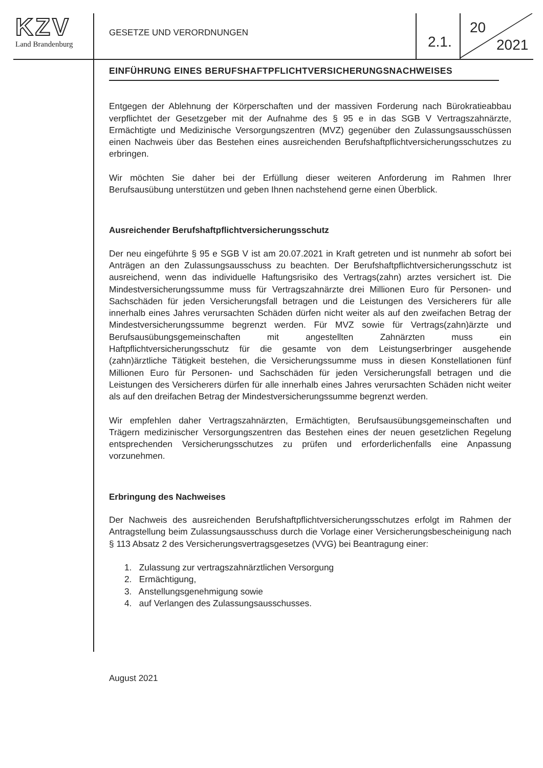KZV
Land Brandenburg
GESETZE UND VERORDNUNGEN
2.1.
20
2021
EINFÜHRUNG EINES BERUFSHAFTPFLICHTVERSICHERUNGSNACHWEISES
Entgegen der Ablehnung der Körperschaften und der massiven Forderung nach Bürokratieabbau verpflichtet der Gesetzgeber mit der Aufnahme des § 95 e in das SGB V Vertragszahnärzte, Ermächtigte und Medizinische Versorgungszentren (MVZ) gegenüber den Zulassungsausschüssen einen Nachweis über das Bestehen eines ausreichenden Berufshaftpflichtversicherungsschutzes zu erbringen.
Wir möchten Sie daher bei der Erfüllung dieser weiteren Anforderung im Rahmen Ihrer Berufsausübung unterstützen und geben Ihnen nachstehend gerne einen Überblick.
Ausreichender Berufshaftpflichtversicherungsschutz
Der neu eingeführte § 95 e SGB V ist am 20.07.2021 in Kraft getreten und ist nunmehr ab sofort bei Anträgen an den Zulassungsausschuss zu beachten. Der Berufshaftpflichtversicherungsschutz ist ausreichend, wenn das individuelle Haftungsrisiko des Vertrags(zahn) arztes versichert ist. Die Mindestversicherungssumme muss für Vertragszahnärzte drei Millionen Euro für Personen- und Sachschäden für jeden Versicherungsfall betragen und die Leistungen des Versicherers für alle innerhalb eines Jahres verursachten Schäden dürfen nicht weiter als auf den zweifachen Betrag der Mindestversicherungssumme begrenzt werden. Für MVZ sowie für Vertrags(zahn)ärzte und Berufsausübungsgemeinschaften mit angestellten Zahnärzten muss ein Haftpflichtversicherungsschutz für die gesamte von dem Leistungserbringer ausgehende (zahn)ärztliche Tätigkeit bestehen, die Versicherungssumme muss in diesen Konstellationen fünf Millionen Euro für Personen- und Sachschäden für jeden Versicherungsfall betragen und die Leistungen des Versicherers dürfen für alle innerhalb eines Jahres verursachten Schäden nicht weiter als auf den dreifachen Betrag der Mindestversicherungssumme begrenzt werden.
Wir empfehlen daher Vertragszahnärzten, Ermächtigten, Berufsausübungsgemeinschaften und Trägern medizinischer Versorgungszentren das Bestehen eines der neuen gesetzlichen Regelung entsprechenden Versicherungsschutzes zu prüfen und erforderlichenfalls eine Anpassung vorzunehmen.
Erbringung des Nachweises
Der Nachweis des ausreichenden Berufshaftpflichtversicherungsschutzes erfolgt im Rahmen der Antragstellung beim Zulassungsausschuss durch die Vorlage einer Versicherungsbescheinigung nach § 113 Absatz 2 des Versicherungsvertragsgesetzes (VVG) bei Beantragung einer:
1. Zulassung zur vertragszahnärztlichen Versorgung
2. Ermächtigung,
3. Anstellungsgenehmigung sowie
4. auf Verlangen des Zulassungsausschusses.
August 2021